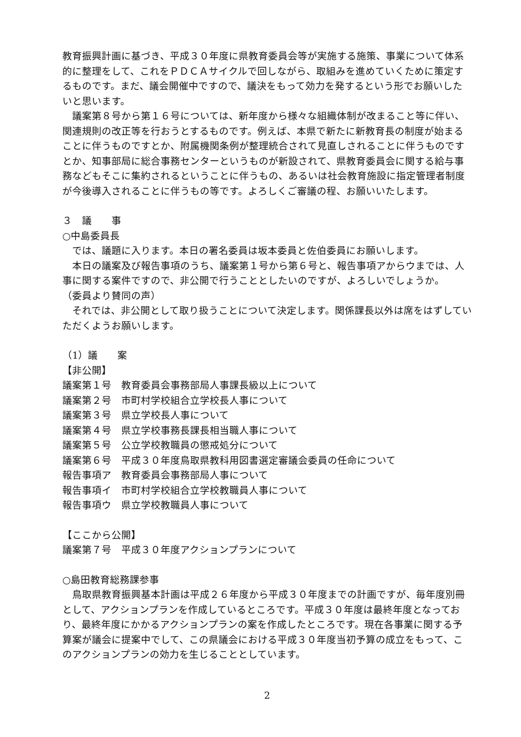教育振興計画に基づき、平成３０年度に県教育委員会等が実施する施策、事業について体系的に整理をして、これをＰＤＣＡサイクルで回しながら、取組みを進めていくために策定するものです。まだ、議会開催中ですので、議決をもって効力を発するという形でお願いしたいと思います。
　議案第８号から第１６号については、新年度から様々な組織体制が改まること等に伴い、関連規則の改正等を行おうとするものです。例えば、本県で新たに新教育長の制度が始まることに伴うものですとか、附属機関条例が整理統合されて見直しされることに伴うものですとか、知事部局に総合事務センターというものが新設されて、県教育委員会に関する給与事務などもそこに集約されるということに伴うもの、あるいは社会教育施設に指定管理者制度が今後導入されることに伴うもの等です。よろしくご審議の程、お願いいたします。
３　議　　事
○中島委員長
　では、議題に入ります。本日の署名委員は坂本委員と佐伯委員にお願いします。
　本日の議案及び報告事項のうち、議案第１号から第６号と、報告事項アからウまでは、人事に関する案件ですので、非公開で行うこととしたいのですが、よろしいでしょうか。
（委員より賛同の声）
　それでは、非公開として取り扱うことについて決定します。関係課長以外は席をはずしていただくようお願いします。
（1）議　　案
【非公開】
議案第１号　教育委員会事務部局人事課長級以上について
議案第２号　市町村学校組合立学校長人事について
議案第３号　県立学校長人事について
議案第４号　県立学校事務長課長相当職人事について
議案第５号　公立学校教職員の懲戒処分について
議案第６号　平成３０年度鳥取県教科用図書選定審議会委員の任命について
報告事項ア　教育委員会事務部局人事について
報告事項イ　市町村学校組合立学校教職員人事について
報告事項ウ　県立学校教職員人事について
【ここから公開】
議案第７号　平成３０年度アクションプランについて
○島田教育総務課参事
　鳥取県教育振興基本計画は平成２６年度から平成３０年度までの計画ですが、毎年度別冊として、アクションプランを作成しているところです。平成３０年度は最終年度となっており、最終年度にかかるアクションプランの案を作成したところです。現在各事業に関する予算案が議会に提案中でして、この県議会における平成３０年度当初予算の成立をもって、このアクションプランの効力を生じることとしています。
2